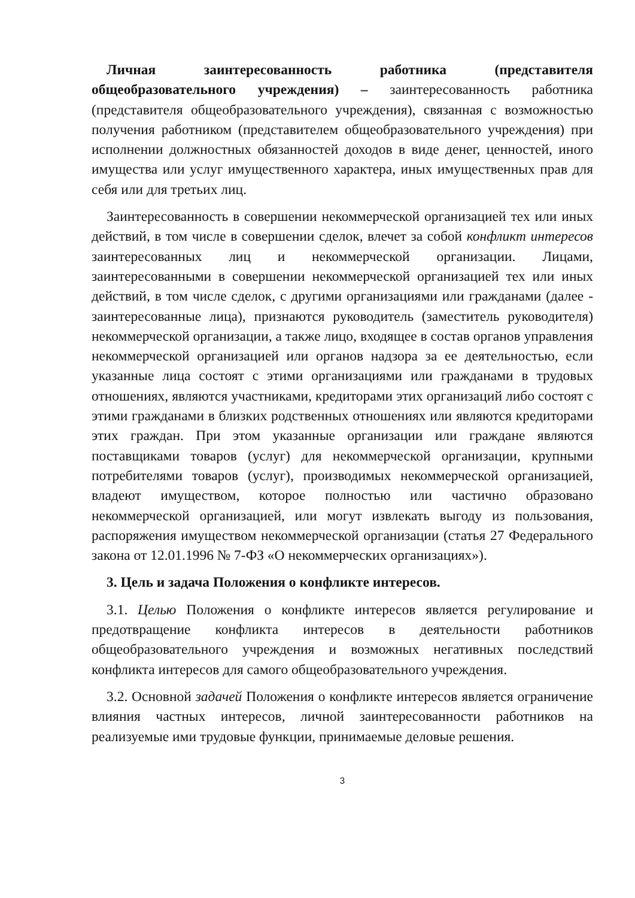Личная заинтересованность работника (представителя общеобразовательного учреждения) – заинтересованность работника (представителя общеобразовательного учреждения), связанная с возможностью получения работником (представителем общеобразовательного учреждения) при исполнении должностных обязанностей доходов в виде денег, ценностей, иного имущества или услуг имущественного характера, иных имущественных прав для себя или для третьих лиц.
Заинтересованность в совершении некоммерческой организацией тех или иных действий, в том числе в совершении сделок, влечет за собой конфликт интересов заинтересованных лиц и некоммерческой организации. Лицами, заинтересованными в совершении некоммерческой организацией тех или иных действий, в том числе сделок, с другими организациями или гражданами (далее - заинтересованные лица), признаются руководитель (заместитель руководителя) некоммерческой организации, а также лицо, входящее в состав органов управления некоммерческой организацией или органов надзора за ее деятельностью, если указанные лица состоят с этими организациями или гражданами в трудовых отношениях, являются участниками, кредиторами этих организаций либо состоят с этими гражданами в близких родственных отношениях или являются кредиторами этих граждан. При этом указанные организации или граждане являются поставщиками товаров (услуг) для некоммерческой организации, крупными потребителями товаров (услуг), производимых некоммерческой организацией, владеют имуществом, которое полностью или частично образовано некоммерческой организацией, или могут извлекать выгоду из пользования, распоряжения имуществом некоммерческой организации (статья 27 Федерального закона от 12.01.1996 № 7-ФЗ «О некоммерческих организациях»).
3. Цель и задача Положения о конфликте интересов.
3.1. Целью Положения о конфликте интересов является регулирование и предотвращение конфликта интересов в деятельности работников общеобразовательного учреждения и возможных негативных последствий конфликта интересов для самого общеобразовательного учреждения.
3.2. Основной задачей Положения о конфликте интересов является ограничение влияния частных интересов, личной заинтересованности работников на реализуемые ими трудовые функции, принимаемые деловые решения.
3